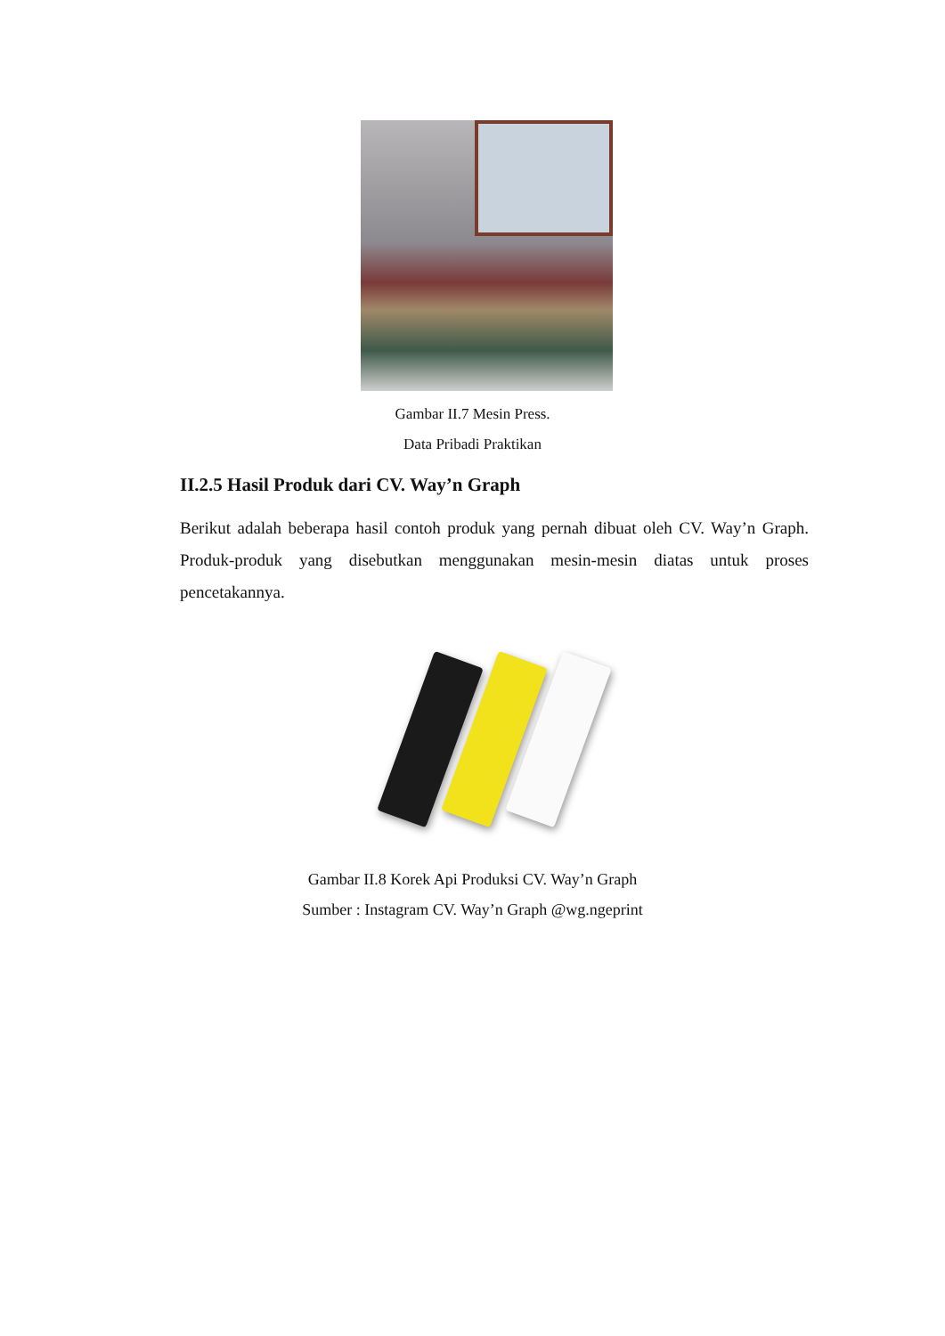Gambar II.7 Mesin Press.
Data Pribadi Praktikan
II.2.5 Hasil Produk dari CV. Way’n Graph
Berikut adalah beberapa hasil contoh produk yang pernah dibuat oleh CV. Way’n Graph. Produk-produk yang disebutkan menggunakan mesin-mesin diatas untuk proses pencetakannya.
Gambar II.8 Korek Api Produksi CV. Way’n Graph
Sumber : Instagram CV. Way’n Graph @wg.ngeprint